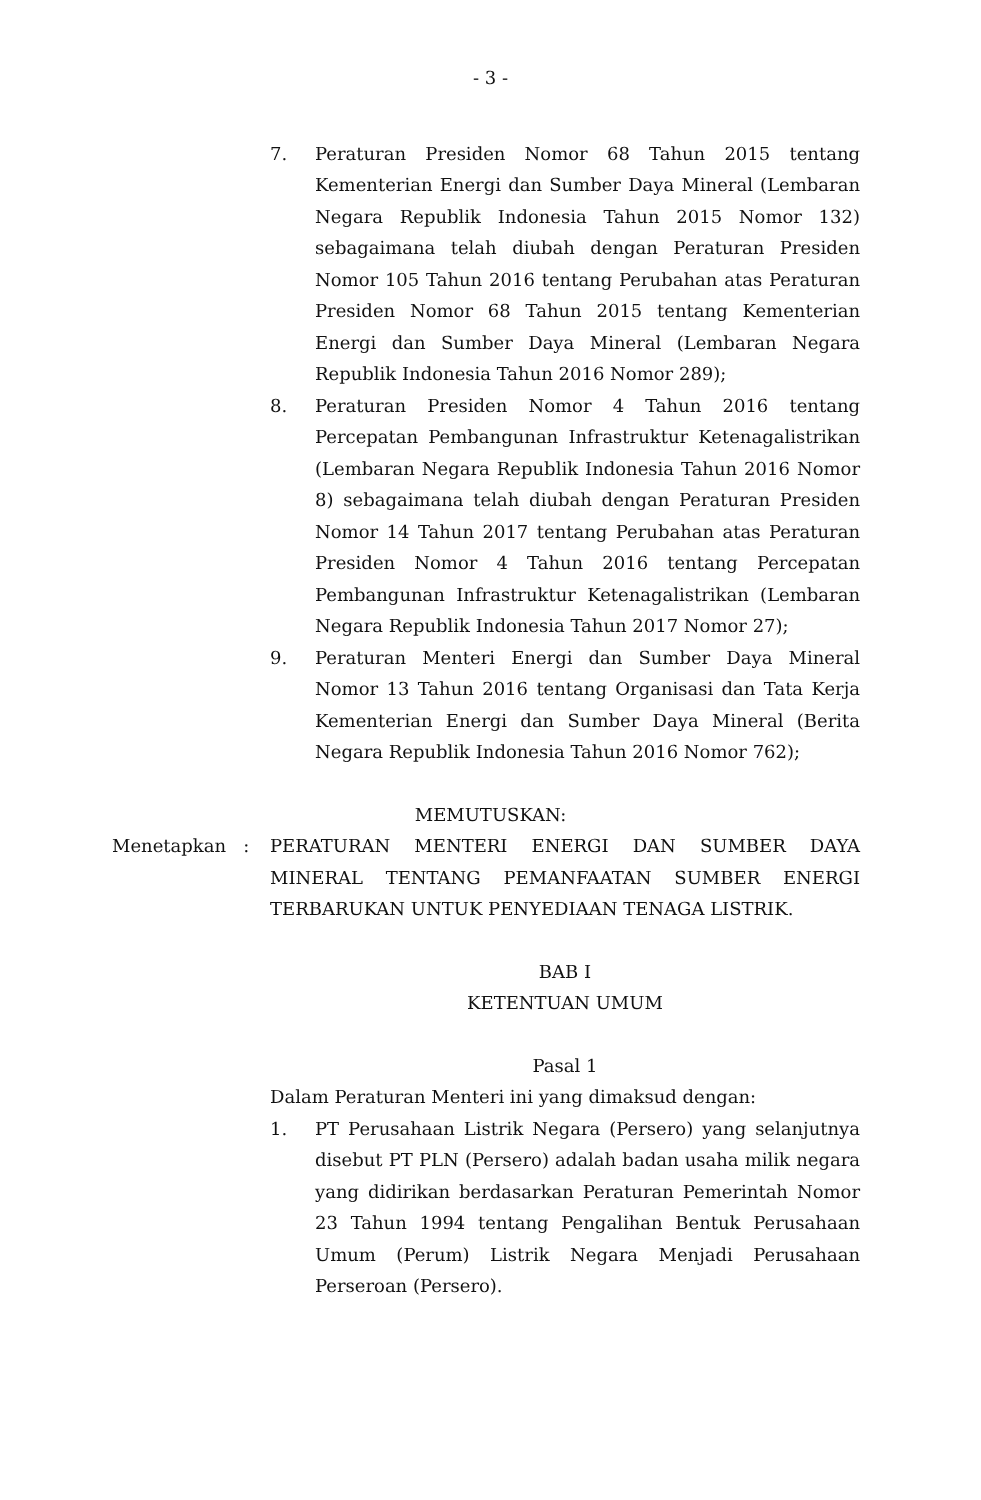- 3 -
7. Peraturan Presiden Nomor 68 Tahun 2015 tentang Kementerian Energi dan Sumber Daya Mineral (Lembaran Negara Republik Indonesia Tahun 2015 Nomor 132) sebagaimana telah diubah dengan Peraturan Presiden Nomor 105 Tahun 2016 tentang Perubahan atas Peraturan Presiden Nomor 68 Tahun 2015 tentang Kementerian Energi dan Sumber Daya Mineral (Lembaran Negara Republik Indonesia Tahun 2016 Nomor 289);
8. Peraturan Presiden Nomor 4 Tahun 2016 tentang Percepatan Pembangunan Infrastruktur Ketenagalistrikan (Lembaran Negara Republik Indonesia Tahun 2016 Nomor 8) sebagaimana telah diubah dengan Peraturan Presiden Nomor 14 Tahun 2017 tentang Perubahan atas Peraturan Presiden Nomor 4 Tahun 2016 tentang Percepatan Pembangunan Infrastruktur Ketenagalistrikan (Lembaran Negara Republik Indonesia Tahun 2017 Nomor 27);
9. Peraturan Menteri Energi dan Sumber Daya Mineral Nomor 13 Tahun 2016 tentang Organisasi dan Tata Kerja Kementerian Energi dan Sumber Daya Mineral (Berita Negara Republik Indonesia Tahun 2016 Nomor 762);
MEMUTUSKAN:
Menetapkan : PERATURAN MENTERI ENERGI DAN SUMBER DAYA MINERAL TENTANG PEMANFAATAN SUMBER ENERGI TERBARUKAN UNTUK PENYEDIAAN TENAGA LISTRIK.
BAB I
KETENTUAN UMUM
Pasal 1
Dalam Peraturan Menteri ini yang dimaksud dengan:
1. PT Perusahaan Listrik Negara (Persero) yang selanjutnya disebut PT PLN (Persero) adalah badan usaha milik negara yang didirikan berdasarkan Peraturan Pemerintah Nomor 23 Tahun 1994 tentang Pengalihan Bentuk Perusahaan Umum (Perum) Listrik Negara Menjadi Perusahaan Perseroan (Persero).